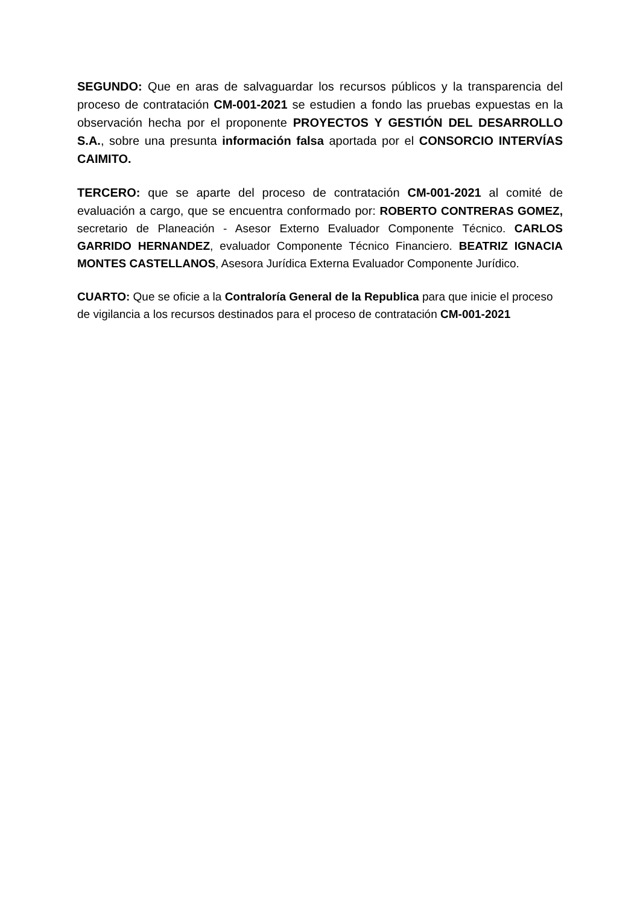SEGUNDO: Que en aras de salvaguardar los recursos públicos y la transparencia del proceso de contratación CM-001-2021 se estudien a fondo las pruebas expuestas en la observación hecha por el proponente PROYECTOS Y GESTIÓN DEL DESARROLLO S.A., sobre una presunta información falsa aportada por el CONSORCIO INTERVÍAS CAIMITO.
TERCERO: que se aparte del proceso de contratación CM-001-2021 al comité de evaluación a cargo, que se encuentra conformado por: ROBERTO CONTRERAS GOMEZ, secretario de Planeación - Asesor Externo Evaluador Componente Técnico. CARLOS GARRIDO HERNANDEZ, evaluador Componente Técnico Financiero. BEATRIZ IGNACIA MONTES CASTELLANOS, Asesora Jurídica Externa Evaluador Componente Jurídico.
CUARTO: Que se oficie a la Contraloría General de la Republica para que inicie el proceso de vigilancia a los recursos destinados para el proceso de contratación CM-001-2021